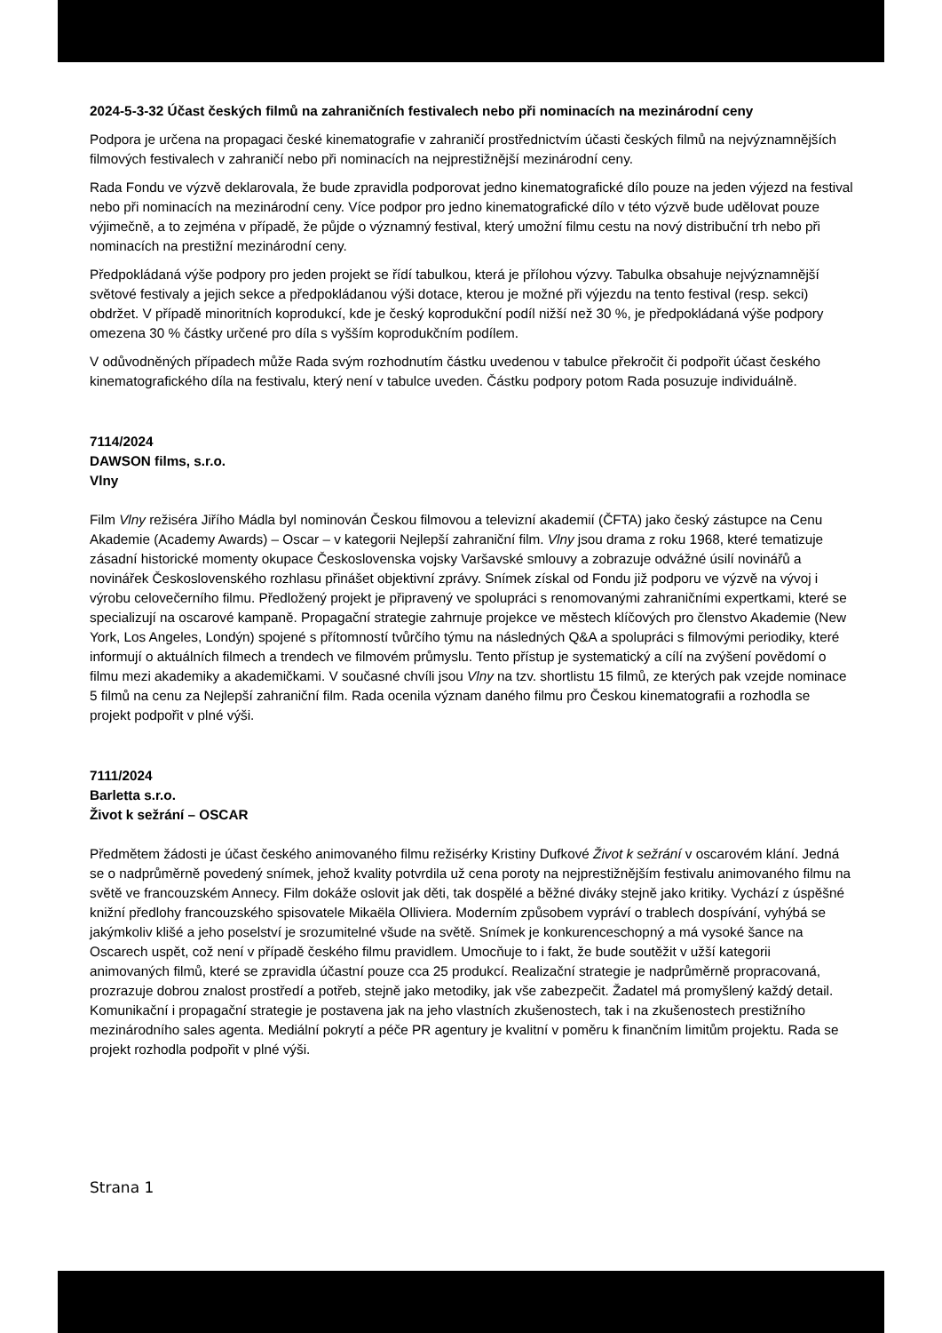2024-5-3-32 Účast českých filmů na zahraničních festivalech nebo při nominacích na mezinárodní ceny
Podpora je určena na propagaci české kinematografie v zahraničí prostřednictvím účasti českých filmů na nejvýznamnějších filmových festivalech v zahraničí nebo při nominacích na nejprestižnější mezinárodní ceny.
Rada Fondu ve výzvě deklarovala, že bude zpravidla podporovat jedno kinematografické dílo pouze na jeden výjezd na festival nebo při nominacích na mezinárodní ceny. Více podpor pro jedno kinematografické dílo v této výzvě bude udělovat pouze výjimečně, a to zejména v případě, že půjde o významný festival, který umožní filmu cestu na nový distribuční trh nebo při nominacích na prestižní mezinárodní ceny.
Předpokládaná výše podpory pro jeden projekt se řídí tabulkou, která je přílohou výzvy. Tabulka obsahuje nejvýznamnější světové festivaly a jejich sekce a předpokládanou výši dotace, kterou je možné při výjezdu na tento festival (resp. sekci) obdržet. V případě minoritních koprodukcí, kde je český koprodukční podíl nižší než 30 %, je předpokládaná výše podpory omezena 30 % částky určené pro díla s vyšším koprodukčním podílem.
V odůvodněných případech může Rada svým rozhodnutím částku uvedenou v tabulce překročit či podpořit účast českého kinematografického díla na festivalu, který není v tabulce uveden. Částku podpory potom Rada posuzuje individuálně.
7114/2024
DAWSON films, s.r.o.
Vlny
Film Vlny režiséra Jiřího Mádla byl nominován Českou filmovou a televizní akademií (ČFTA) jako český zástupce na Cenu Akademie (Academy Awards) – Oscar – v kategorii Nejlepší zahraniční film. Vlny jsou drama z roku 1968, které tematizuje zásadní historické momenty okupace Československa vojsky Varšavské smlouvy a zobrazuje odvážné úsilí novinářů a novinářek Československého rozhlasu přinášet objektivní zprávy. Snímek získal od Fondu již podporu ve výzvě na vývoj i výrobu celovečerního filmu. Předložený projekt je připravený ve spolupráci s renomovanými zahraničními expertkami, které se specializují na oscarové kampaně. Propagační strategie zahrnuje projekce ve městech klíčových pro členstvo Akademie (New York, Los Angeles, Londýn) spojené s přítomností tvůrčího týmu na následných Q&A a spolupráci s filmovými periodiky, které informují o aktuálních filmech a trendech ve filmovém průmyslu. Tento přístup je systematický a cílí na zvýšení povědomí o filmu mezi akademiky a akademičkami. V současné chvíli jsou Vlny na tzv. shortlistu 15 filmů, ze kterých pak vzejde nominace 5 filmů na cenu za Nejlepší zahraniční film. Rada ocenila význam daného filmu pro Českou kinematografii a rozhodla se projekt podpořit v plné výši.
7111/2024
Barletta s.r.o.
Život k sežrání – OSCAR
Předmětem žádosti je účast českého animovaného filmu režisérky Kristiny Dufkové Život k sežrání v oscarovém klání. Jedná se o nadprůměrně povedený snímek, jehož kvality potvrdila už cena poroty na nejprestižnějším festivalu animovaného filmu na světě ve francouzském Annecy. Film dokáže oslovit jak děti, tak dospělé a běžné diváky stejně jako kritiky. Vychází z úspěšné knižní předlohy francouzského spisovatele Mikaëla Olliviera. Moderním způsobem vypráví o trablech dospívání, vyhýbá se jakýmkoliv klišé a jeho poselství je srozumitelné všude na světě. Snímek je konkurenceschopný a má vysoké šance na Oscarech uspět, což není v případě českého filmu pravidlem. Umocňuje to i fakt, že bude soutěžit v užší kategorii animovaných filmů, které se zpravidla účastní pouze cca 25 produkcí. Realizační strategie je nadprůměrně propracovaná, prozrazuje dobrou znalost prostředí a potřeb, stejně jako metodiky, jak vše zabezpečit. Žadatel má promyšlený každý detail. Komunikační i propagační strategie je postavena jak na jeho vlastních zkušenostech, tak i na zkušenostech prestižního mezinárodního sales agenta. Mediální pokrytí a péče PR agentury je kvalitní v poměru k finančním limitům projektu. Rada se projekt rozhodla podpořit v plné výši.
Strana 1